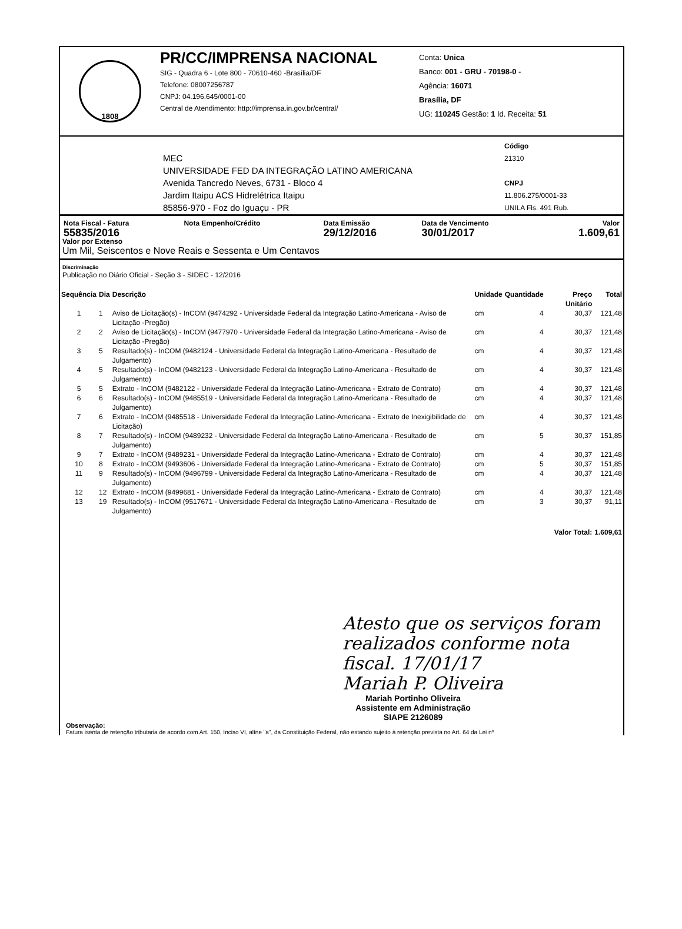1808
PR/CC/IMPRENSA NACIONAL
SIG - Quadra 6 - Lote 800 - 70610-460 -Brasília/DF
Telefone: 08007256787
CNPJ: 04.196.645/0001-00
Central de Atendimento: http://imprensa.in.gov.br/central/
Conta: Unica
Banco: 001 - GRU - 70198-0 -
Agência: 16071
Brasília, DF
UG: 110245 Gestão: 1 Id. Receita: 51
MEC
UNIVERSIDADE FED DA INTEGRAÇÃO LATINO AMERICANA
Avenida Tancredo Neves, 6731 - Bloco 4
Jardim Itaipu ACS Hidrelétrica Itaipu
85856-970 - Foz do Iguaçu - PR
Código
21310
CNPJ
11.806.275/0001-33
UNILA Fls. 491 Rub.
| Nota Fiscal - Fatura | Nota Empenho/Crédito | Data Emissão | Data de Vencimento | Valor |
| --- | --- | --- | --- | --- |
| 55835/2016 | | 29/12/2016 | 30/01/2017 | 1.609,61 |
Valor por Extenso
Um Mil, Seiscentos e Nove Reais e Sessenta e Um Centavos
Discriminação
Publicação no Diário Oficial - Seção 3 - SIDEC - 12/2016
| Sequência | Dia | Descrição | Unidade | Quantidade | Preço Unitário | Total |
| --- | --- | --- | --- | --- | --- | --- |
| 1 | 1 | Aviso de Licitação(s) - InCOM (9474292 - Universidade Federal da Integração Latino-Americana - Aviso de Licitação -Pregão) | cm | 4 | 30,37 | 121,48 |
| 2 | 2 | Aviso de Licitação(s) - InCOM (9477970 - Universidade Federal da Integração Latino-Americana - Aviso de Licitação -Pregão) | cm | 4 | 30,37 | 121,48 |
| 3 | 5 | Resultado(s) - InCOM (9482124 - Universidade Federal da Integração Latino-Americana - Resultado de Julgamento) | cm | 4 | 30,37 | 121,48 |
| 4 | 5 | Resultado(s) - InCOM (9482123 - Universidade Federal da Integração Latino-Americana - Resultado de Julgamento) | cm | 4 | 30,37 | 121,48 |
| 5 | 5 | Extrato - InCOM (9482122 - Universidade Federal da Integração Latino-Americana - Extrato de Contrato) | cm | 4 | 30,37 | 121,48 |
| 6 | 6 | Resultado(s) - InCOM (9485519 - Universidade Federal da Integração Latino-Americana - Resultado de Julgamento) | cm | 4 | 30,37 | 121,48 |
| 7 | 6 | Extrato - InCOM (9485518 - Universidade Federal da Integração Latino-Americana - Extrato de Inexigibilidade de Licitação) | cm | 4 | 30,37 | 121,48 |
| 8 | 7 | Resultado(s) - InCOM (9489232 - Universidade Federal da Integração Latino-Americana - Resultado de Julgamento) | cm | 5 | 30,37 | 151,85 |
| 9 | 7 | Extrato - InCOM (9489231 - Universidade Federal da Integração Latino-Americana - Extrato de Contrato) | cm | 4 | 30,37 | 121,48 |
| 10 | 8 | Extrato - InCOM (9493606 - Universidade Federal da Integração Latino-Americana - Extrato de Contrato) | cm | 5 | 30,37 | 151,85 |
| 11 | 9 | Resultado(s) - InCOM (9496799 - Universidade Federal da Integração Latino-Americana - Resultado de Julgamento) | cm | 4 | 30,37 | 121,48 |
| 12 | 12 | Extrato - InCOM (9499681 - Universidade Federal da Integração Latino-Americana - Extrato de Contrato) | cm | 4 | 30,37 | 121,48 |
| 13 | 19 | Resultado(s) - InCOM (9517671 - Universidade Federal da Integração Latino-Americana - Resultado de Julgamento) | cm | 3 | 30,37 | 91,11 |
| | | | | | Valor Total: | 1.609,61 |
Atesto que os serviços foram realizados conforme nota fiscal. 17/01/17
Mariah P. Oliveira
Mariah Portinho Oliveira
Assistente em Administração
SIAPE 2126089
Observação:
Fatura isenta de retenção tributaria de acordo com Art. 150, Inciso VI, alíne "a", da Constituição Federal, não estando sujeito à retenção prevista no Art. 64 da Lei nº